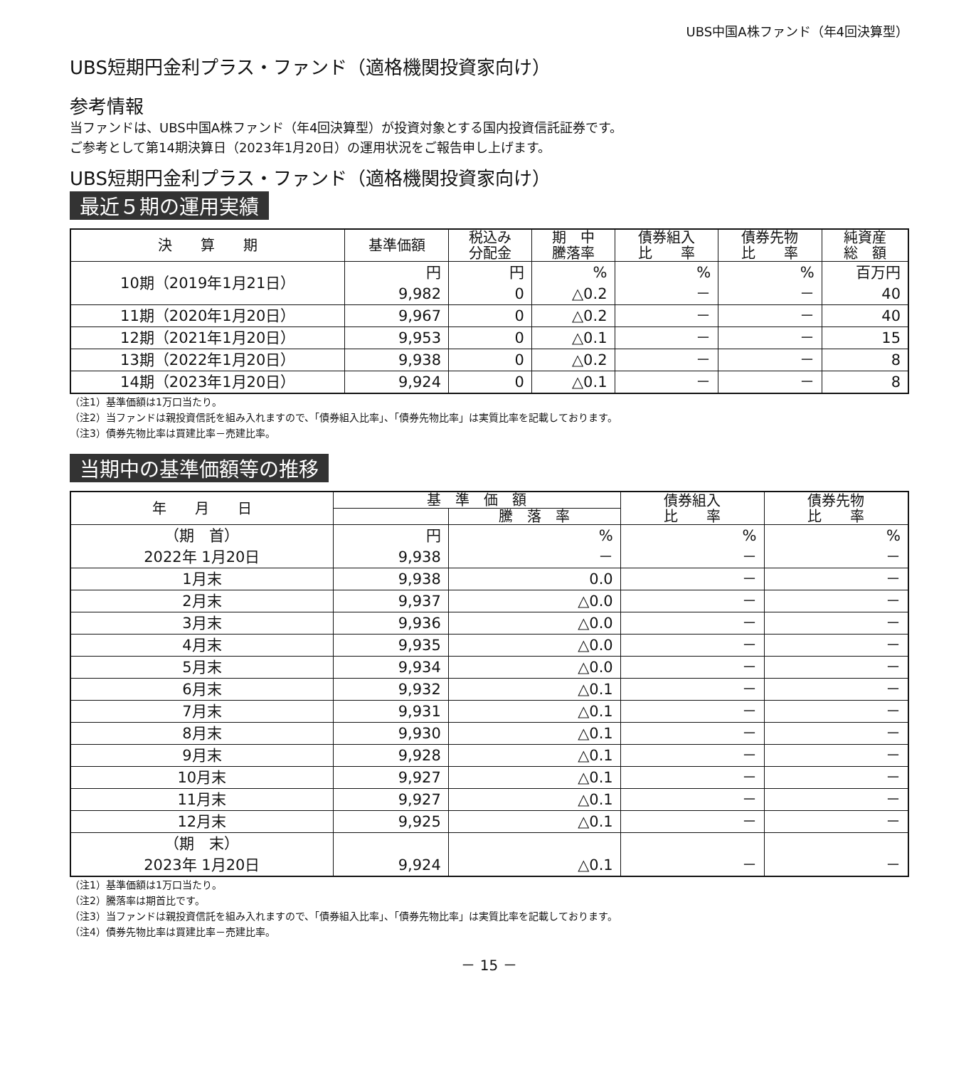UBS中国A株ファンド（年4回決算型）
UBS短期円金利プラス・ファンド（適格機関投資家向け）
参考情報
当ファンドは、UBS中国A株ファンド（年4回決算型）が投資対象とする国内投資信託証券です。
ご参考として第14期決算日（2023年1月20日）の運用状況をご報告申し上げます。
UBS短期円金利プラス・ファンド（適格機関投資家向け）
最近５期の運用実績
| 決 算 期 | 基準価額 | 税込み 分配金 | 期 中 騰落率 | 債券組入 比 率 | 債券先物 比 率 | 純資産 総 額 |
| --- | --- | --- | --- | --- | --- | --- |
| 10期（2019年1月21日） | 円 9,982 | 円 0 | % △0.2 | % － | % － | 百万円 40 |
| 11期（2020年1月20日） | 9,967 | 0 | △0.2 | － | － | 40 |
| 12期（2021年1月20日） | 9,953 | 0 | △0.1 | － | － | 15 |
| 13期（2022年1月20日） | 9,938 | 0 | △0.2 | － | － | 8 |
| 14期（2023年1月20日） | 9,924 | 0 | △0.1 | － | － | 8 |
（注1）基準価額は1万口当たり。
（注2）当ファンドは親投資信託を組み入れますので、「債券組入比率」、「債券先物比率」は実質比率を記載しております。
（注3）債券先物比率は買建比率－売建比率。
当期中の基準価額等の推移
| 年 月 日 | 基 準 価 額 | | 債券組入 比 率 | 債券先物 比 率 |
| --- | --- | --- | --- | --- |
| | | 騰 落 率 | | |
| （期 首） 2022年 1月20日 | 円 9,938 | % － | % － | % － |
| 1月末 | 9,938 | 0.0 | － | － |
| 2月末 | 9,937 | △0.0 | － | － |
| 3月末 | 9,936 | △0.0 | － | － |
| 4月末 | 9,935 | △0.0 | － | － |
| 5月末 | 9,934 | △0.0 | － | － |
| 6月末 | 9,932 | △0.1 | － | － |
| 7月末 | 9,931 | △0.1 | － | － |
| 8月末 | 9,930 | △0.1 | － | － |
| 9月末 | 9,928 | △0.1 | － | － |
| 10月末 | 9,927 | △0.1 | － | － |
| 11月末 | 9,927 | △0.1 | － | － |
| 12月末 | 9,925 | △0.1 | － | － |
| （期 末） 2023年 1月20日 | 9,924 | △0.1 | － | － |
（注1）基準価額は1万口当たり。
（注2）騰落率は期首比です。
（注3）当ファンドは親投資信託を組み入れますので、「債券組入比率」、「債券先物比率」は実質比率を記載しております。
（注4）債券先物比率は買建比率－売建比率。
－ 15 －